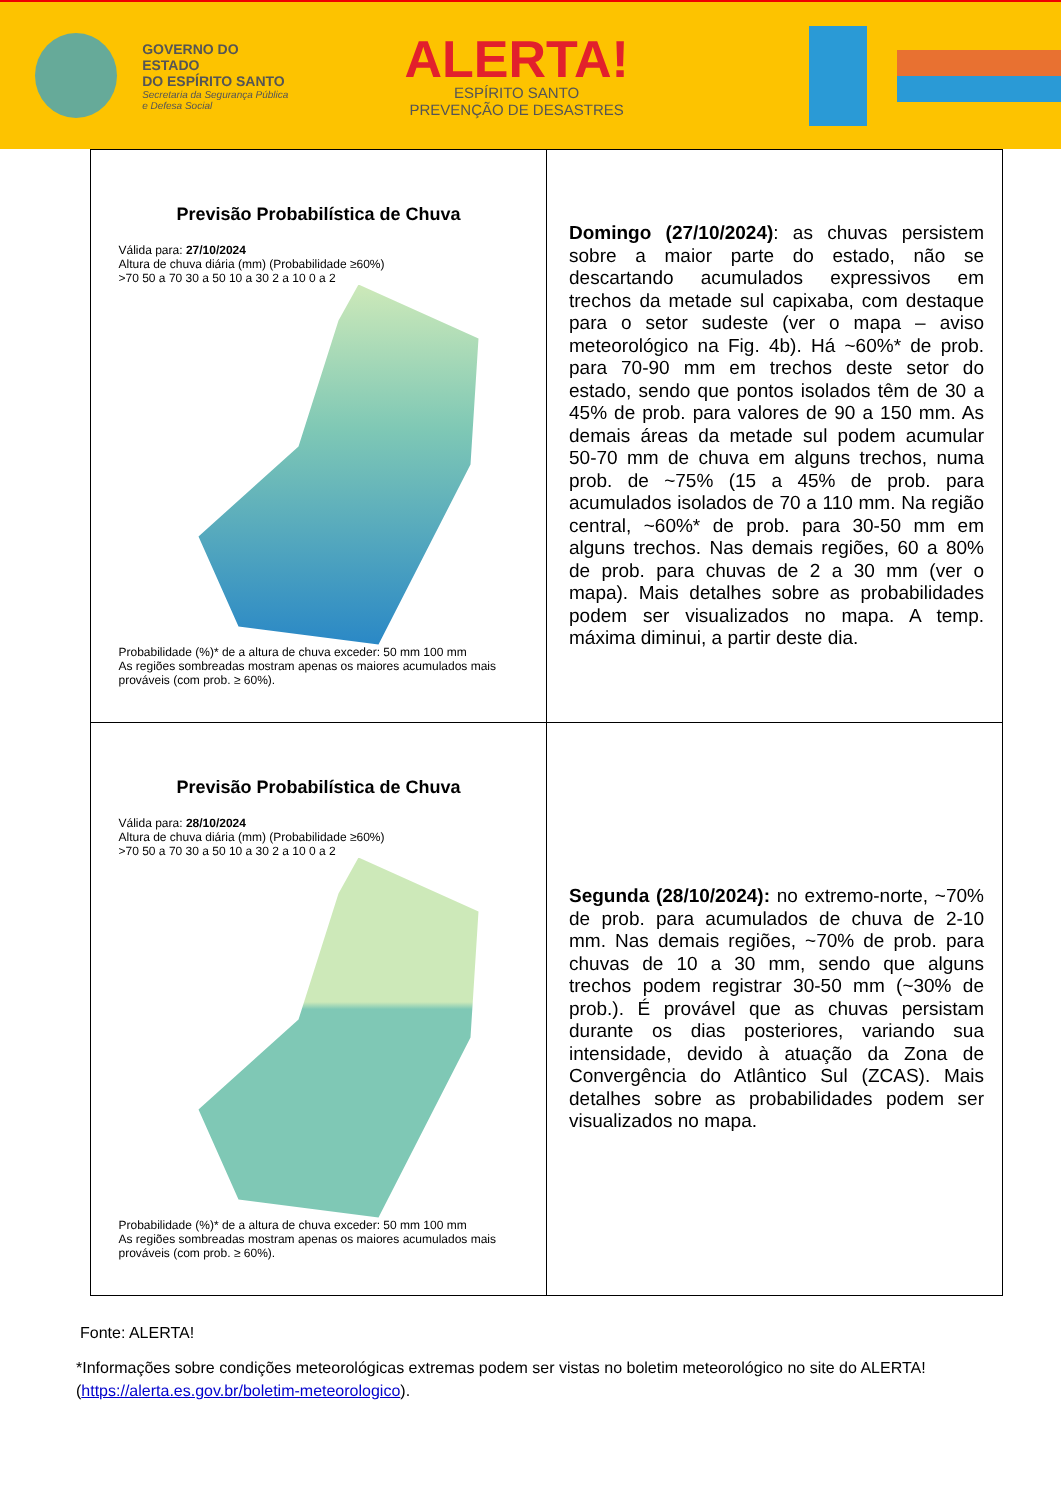GOVERNO DO ESTADO
DO ESPÍRITO SANTO
Secretaria da Segurança Pública
e Defesa Social
ALERTA!
ESPÍRITO SANTO
PREVENÇÃO DE DESASTRES
| Previsão Probabilística de Chuva Válida para: 27/10/2024 Altura de chuva diária (mm) (Probabilidade ≥60%) >70 50 a 70 30 a 50 10 a 30 2 a 10 0 a 2 Probabilidade (%)* de a altura de chuva exceder: 50 mm 100 mm As regiões sombreadas mostram apenas os maiores acumulados mais prováveis (com prob. ≥ 60%). | Domingo (27/10/2024) : as chuvas persistem sobre a maior parte do estado, não se descartando acumulados expressivos em trechos da metade sul capixaba, com destaque para o setor sudeste (ver o mapa – aviso meteorológico na Fig. 4b). Há ~60%* de prob. para 70-90 mm em trechos deste setor do estado, sendo que pontos isolados têm de 30 a 45% de prob. para valores de 90 a 150 mm. As demais áreas da metade sul podem acumular 50-70 mm de chuva em alguns trechos, numa prob. de ~75% (15 a 45% de prob. para acumulados isolados de 70 a 110 mm. Na região central, ~60%* de prob. para 30-50 mm em alguns trechos. Nas demais regiões, 60 a 80% de prob. para chuvas de 2 a 30 mm (ver o mapa). Mais detalhes sobre as probabilidades podem ser visualizados no mapa. A temp. máxima diminui, a partir deste dia. |
| Previsão Probabilística de Chuva Válida para: 28/10/2024 Altura de chuva diária (mm) (Probabilidade ≥60%) >70 50 a 70 30 a 50 10 a 30 2 a 10 0 a 2 Probabilidade (%)* de a altura de chuva exceder: 50 mm 100 mm As regiões sombreadas mostram apenas os maiores acumulados mais prováveis (com prob. ≥ 60%). | Segunda (28/10/2024): no extremo-norte, ~70% de prob. para acumulados de chuva de 2-10 mm. Nas demais regiões, ~70% de prob. para chuvas de 10 a 30 mm, sendo que alguns trechos podem registrar 30-50 mm (~30% de prob.). É provável que as chuvas persistam durante os dias posteriores, variando sua intensidade, devido à atuação da Zona de Convergência do Atlântico Sul (ZCAS). Mais detalhes sobre as probabilidades podem ser visualizados no mapa. |
Fonte: ALERTA!
*Informações sobre condições meteorológicas extremas podem ser vistas no boletim meteorológico no site do ALERTA! (https://alerta.es.gov.br/boletim-meteorologico).